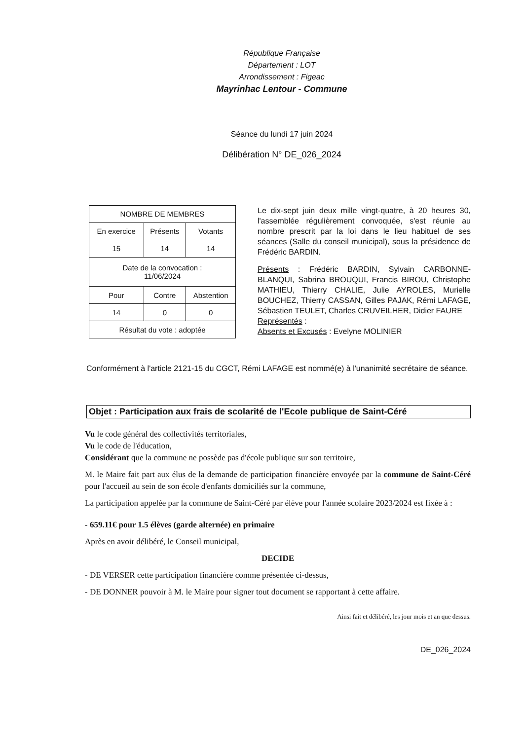République Française
Département : LOT
Arrondissement : Figeac
Mayrinhac Lentour - Commune
Séance du lundi 17 juin 2024
Délibération N° DE_026_2024
| NOMBRE DE MEMBRES | | |
| En exercice | Présents | Votants |
| 15 | 14 | 14 |
| Date de la convocation : 11/06/2024 | | |
| Pour | Contre | Abstention |
| 14 | 0 | 0 |
| Résultat du vote : adoptée | | |
Le dix-sept juin deux mille vingt-quatre, à 20 heures 30, l'assemblée régulièrement convoquée, s'est réunie au nombre prescrit par la loi dans le lieu habituel de ses séances (Salle du conseil municipal), sous la présidence de Frédéric BARDIN.
Présents : Frédéric BARDIN, Sylvain CARBONNE-BLANQUI, Sabrina BROUQUI, Francis BIROU, Christophe MATHIEU, Thierry CHALIE, Julie AYROLES, Murielle BOUCHEZ, Thierry CASSAN, Gilles PAJAK, Rémi LAFAGE, Sébastien TEULET, Charles CRUVEILHER, Didier FAURE
Représentés :
Absents et Excusés : Evelyne MOLINIER
Conformément à l'article 2121-15 du CGCT, Rémi LAFAGE est nommé(e) à l'unanimité secrétaire de séance.
Objet : Participation aux frais de scolarité de l'Ecole publique de Saint-Céré
Vu le code général des collectivités territoriales,
Vu le code de l'éducation,
Considérant que la commune ne possède pas d'école publique sur son territoire,
M. le Maire fait part aux élus de la demande de participation financière envoyée par la commune de Saint-Céré pour l'accueil au sein de son école d'enfants domiciliés sur la commune,
La participation appelée par la commune de Saint-Céré par élève pour l'année scolaire 2023/2024 est fixée à :
- 659.11€ pour 1.5 élèves (garde alternée) en primaire
Après en avoir délibéré, le Conseil municipal,
DECIDE
- DE VERSER cette participation financière comme présentée ci-dessus,
- DE DONNER pouvoir à M. le Maire pour signer tout document se rapportant à cette affaire.
Ainsi fait et délibéré, les jour mois et an que dessus.
DE_026_2024